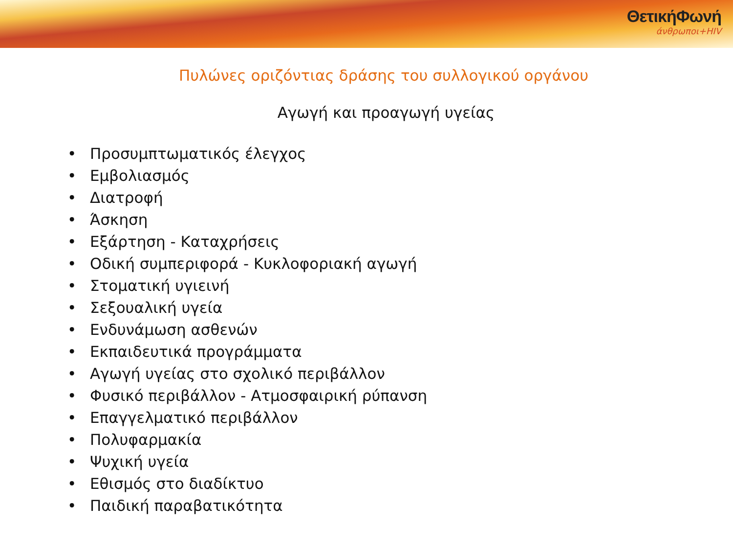ΘετικήΦωνή
άνθρωποι+HIV
Πυλώνες οριζόντιας δράσης του συλλογικού οργάνου
Αγωγή και προαγωγή υγείας
• Προσυμπτωματικός έλεγχος
• Εμβολιασμός
• Διατροφή
• Άσκηση
• Εξάρτηση - Καταχρήσεις
• Οδική συμπεριφορά - Κυκλοφοριακή αγωγή
• Στοματική υγιεινή
• Σεξουαλική υγεία
• Ενδυνάμωση ασθενών
• Εκπαιδευτικά προγράμματα
• Αγωγή υγείας στο σχολικό περιβάλλον
• Φυσικό περιβάλλον - Ατμοσφαιρική ρύπανση
• Επαγγελματικό περιβάλλον
• Πολυφαρμακία
• Ψυχική υγεία
• Εθισμός στο διαδίκτυο
• Παιδική παραβατικότητα